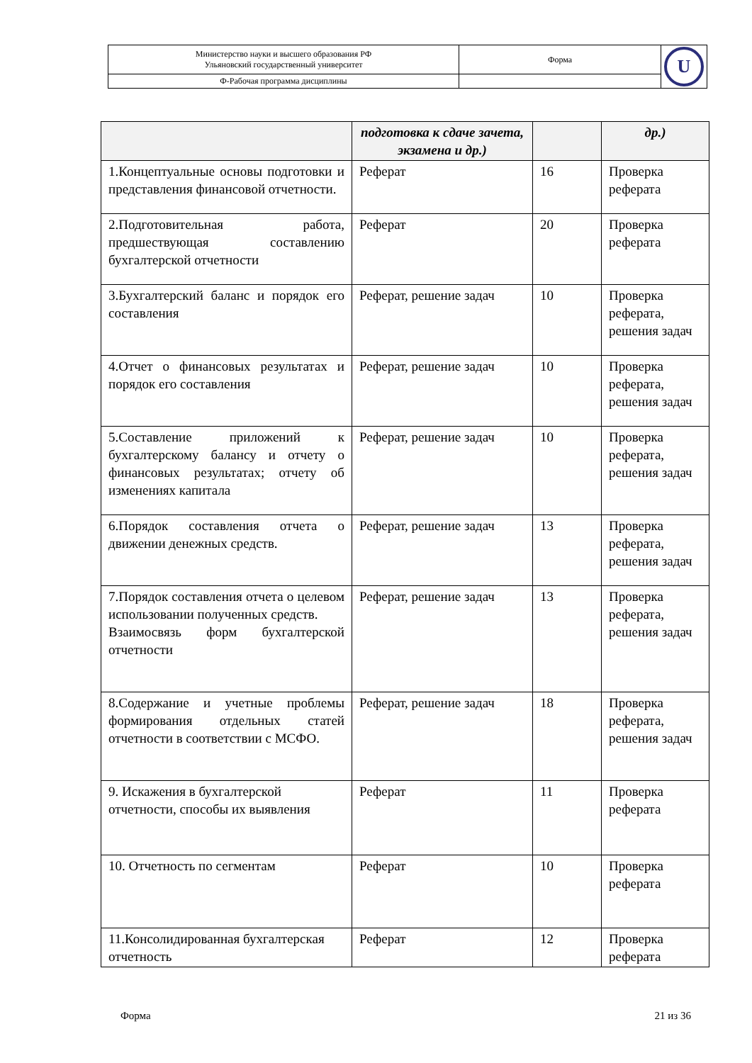| Министерство науки и высшего образования РФ Ульяновский государственный университет | Форма | U |
| Ф-Рабочая программа дисциплины | | |
| | подготовка к сдаче зачета, экзамена и др.) | | др.) |
| --- | --- | --- | --- |
| 1.Концептуальные основы подготовки и представления финансовой отчетности. | Реферат | 16 | Проверка реферата |
| 2.Подготовительная работа, предшествующая составлению бухгалтерской отчетности | Реферат | 20 | Проверка реферата |
| 3.Бухгалтерский баланс и порядок его составления | Реферат, решение задач | 10 | Проверка реферата, решения задач |
| 4.Отчет о финансовых результатах и порядок его составления | Реферат, решение задач | 10 | Проверка реферата, решения задач |
| 5.Составление приложений к бухгалтерскому балансу и отчету о финансовых результатах; отчету об изменениях капитала | Реферат, решение задач | 10 | Проверка реферата, решения задач |
| 6.Порядок составления отчета о движении денежных средств. | Реферат, решение задач | 13 | Проверка реферата, решения задач |
| 7.Порядок составления отчета о целевом использовании полученных средств. Взаимосвязь форм бухгалтерской отчетности | Реферат, решение задач | 13 | Проверка реферата, решения задач |
| 8.Содержание и учетные проблемы формирования отдельных статей отчетности в соответствии с МСФО. | Реферат, решение задач | 18 | Проверка реферата, решения задач |
| 9. Искажения в бухгалтерской отчетности, способы их выявления | Реферат | 11 | Проверка реферата |
| 10. Отчетность по сегментам | Реферат | 10 | Проверка реферата |
| 11.Консолидированная бухгалтерская отчетность | Реферат | 12 | Проверка реферата |
Форма 21 из 36